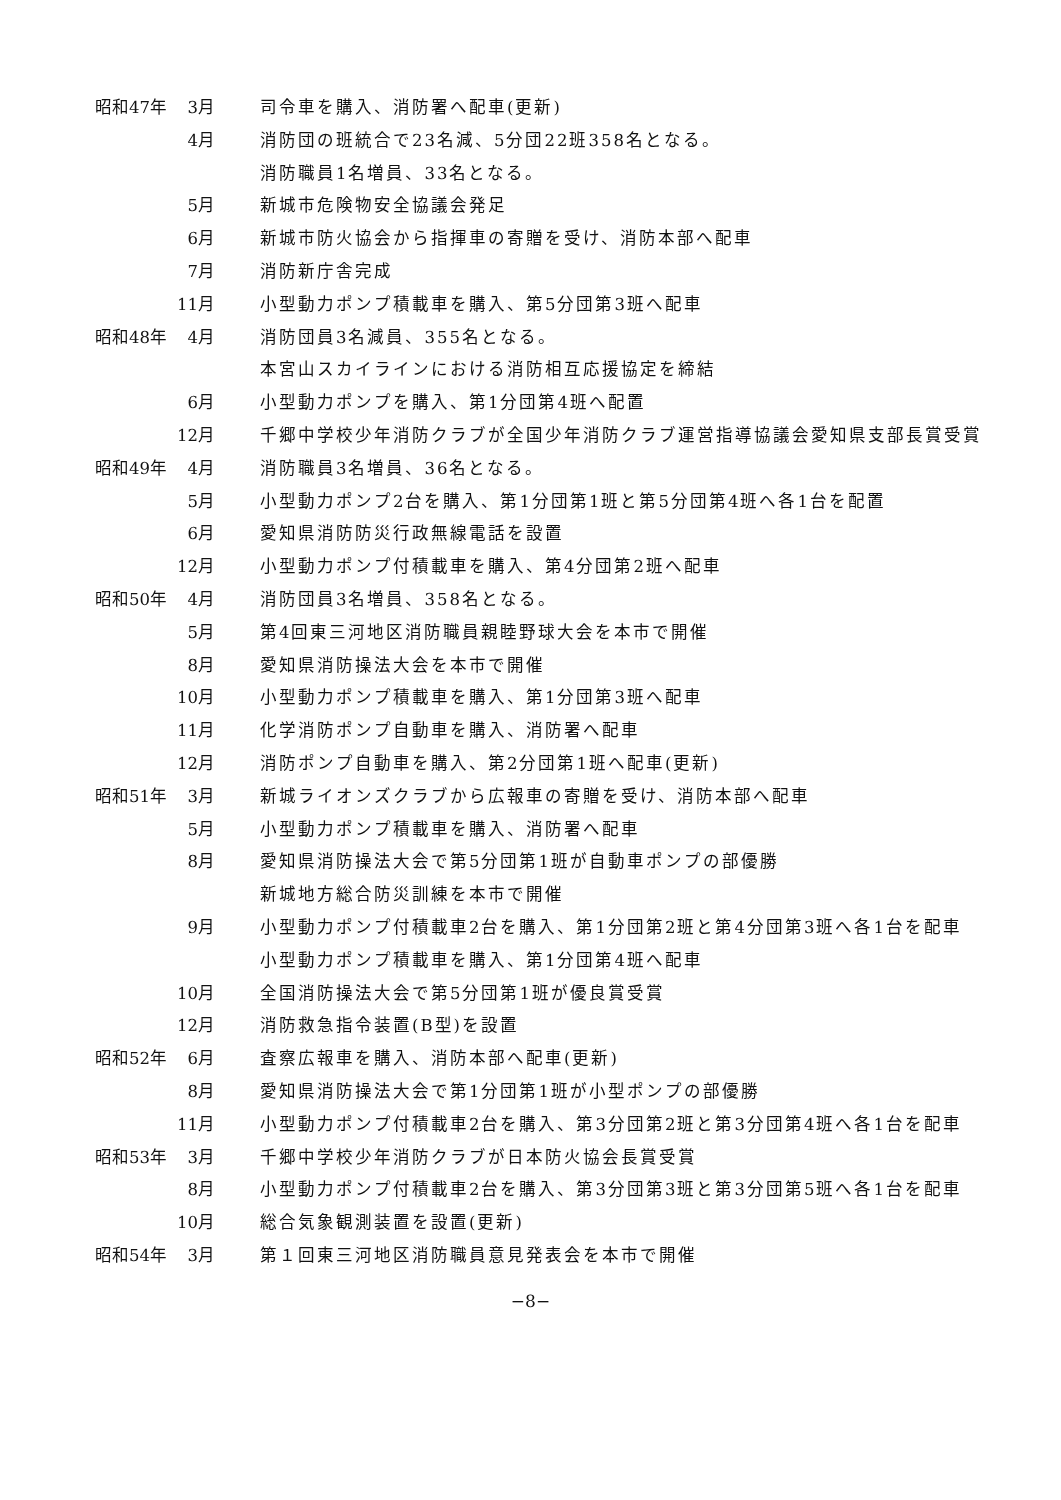昭和47年 3月 司令車を購入、消防署へ配車(更新)
4月 消防団の班統合で23名減、5分団22班358名となる。
消防職員1名増員、33名となる。
5月 新城市危険物安全協議会発足
6月 新城市防火協会から指揮車の寄贈を受け、消防本部へ配車
7月 消防新庁舎完成
11月 小型動力ポンプ積載車を購入、第5分団第3班へ配車
昭和48年 4月 消防団員3名減員、355名となる。
本宮山スカイラインにおける消防相互応援協定を締結
6月 小型動力ポンプを購入、第1分団第4班へ配置
12月 千郷中学校少年消防クラブが全国少年消防クラブ運営指導協議会愛知県支部長賞受賞
昭和49年 4月 消防職員3名増員、36名となる。
5月 小型動力ポンプ2台を購入、第1分団第1班と第5分団第4班へ各1台を配置
6月 愛知県消防防災行政無線電話を設置
12月 小型動力ポンプ付積載車を購入、第4分団第2班へ配車
昭和50年 4月 消防団員3名増員、358名となる。
5月 第4回東三河地区消防職員親睦野球大会を本市で開催
8月 愛知県消防操法大会を本市で開催
10月 小型動力ポンプ積載車を購入、第1分団第3班へ配車
11月 化学消防ポンプ自動車を購入、消防署へ配車
12月 消防ポンプ自動車を購入、第2分団第1班へ配車(更新)
昭和51年 3月 新城ライオンズクラブから広報車の寄贈を受け、消防本部へ配車
5月 小型動力ポンプ積載車を購入、消防署へ配車
8月 愛知県消防操法大会で第5分団第1班が自動車ポンプの部優勝
新城地方総合防災訓練を本市で開催
9月 小型動力ポンプ付積載車2台を購入、第1分団第2班と第4分団第3班へ各1台を配車
小型動力ポンプ積載車を購入、第1分団第4班へ配車
10月 全国消防操法大会で第5分団第1班が優良賞受賞
12月 消防救急指令装置(B型)を設置
昭和52年 6月 査察広報車を購入、消防本部へ配車(更新)
8月 愛知県消防操法大会で第1分団第1班が小型ポンプの部優勝
11月 小型動力ポンプ付積載車2台を購入、第3分団第2班と第3分団第4班へ各1台を配車
昭和53年 3月 千郷中学校少年消防クラブが日本防火協会長賞受賞
8月 小型動力ポンプ付積載車2台を購入、第3分団第3班と第3分団第5班へ各1台を配車
10月 総合気象観測装置を設置(更新)
昭和54年 3月 第１回東三河地区消防職員意見発表会を本市で開催
−8−